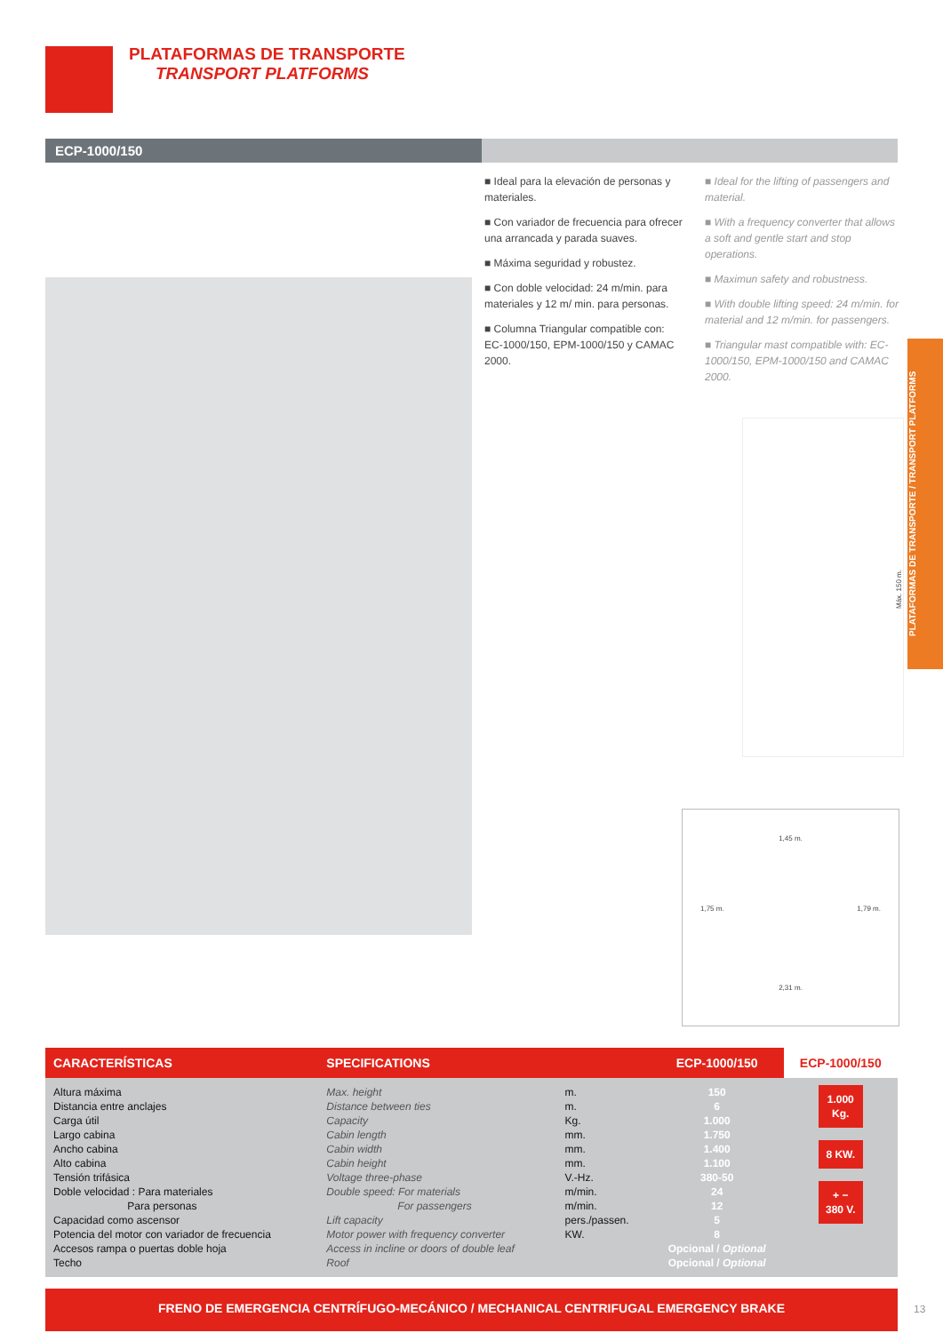PLATAFORMAS DE TRANSPORTE
TRANSPORT PLATFORMS
ECP-1000/150
■ Ideal para la elevación de personas y materiales.
■ Con variador de frecuencia para ofrecer una arrancada y parada suaves.
■ Máxima seguridad y robustez.
■ Con doble velocidad: 24 m/min. para materiales y 12 m/ min. para personas.
■ Columna Triangular compatible con: EC-1000/150, EPM-1000/150 y CAMAC 2000.
■ Ideal for the lifting of passengers and material.
■ With a frequency converter that allows a soft and gentle start and stop operations.
■ Maximun safety and robustness.
■ With double lifting speed: 24 m/min. for material and 12 m/min. for passengers.
■ Triangular mast compatible with: EC-1000/150, EPM-1000/150 and CAMAC 2000.
PLATAFORMAS DE TRANSPORTE / TRANSPORT PLATFORMS
Máx. 150 m.
1,45 m.
1,75 m. 1,79 m.
2,31 m.
| CARACTERÍSTICAS | SPECIFICATIONS | | ECP-1000/150 | ECP-1000/150 |
| --- | --- | --- | --- | --- |
| Altura máxima Distancia entre anclajes Carga útil Largo cabina Ancho cabina Alto cabina Tensión trifásica Doble velocidad : Para materiales Para personas Capacidad como ascensor Potencia del motor con variador de frecuencia Accesos rampa o puertas doble hoja Techo | Max. height Distance between ties Capacity Cabin length Cabin width Cabin height Voltage three-phase Double speed: For materials For passengers Lift capacity Motor power with frequency converter Access in incline or doors of double leaf Roof | m. m. Kg. mm. mm. mm. V.-Hz. m/min. m/min. pers./passen. KW. | 150 6 1.000 1.750 1.400 1.100 380-50 24 12 5 8 Opcional / Optional Opcional / Optional | 1.000 Kg. 8 KW. + − 380 V. |
FRENO DE EMERGENCIA CENTRÍFUGO-MECÁNICO / MECHANICAL CENTRIFUGAL EMERGENCY BRAKE
13